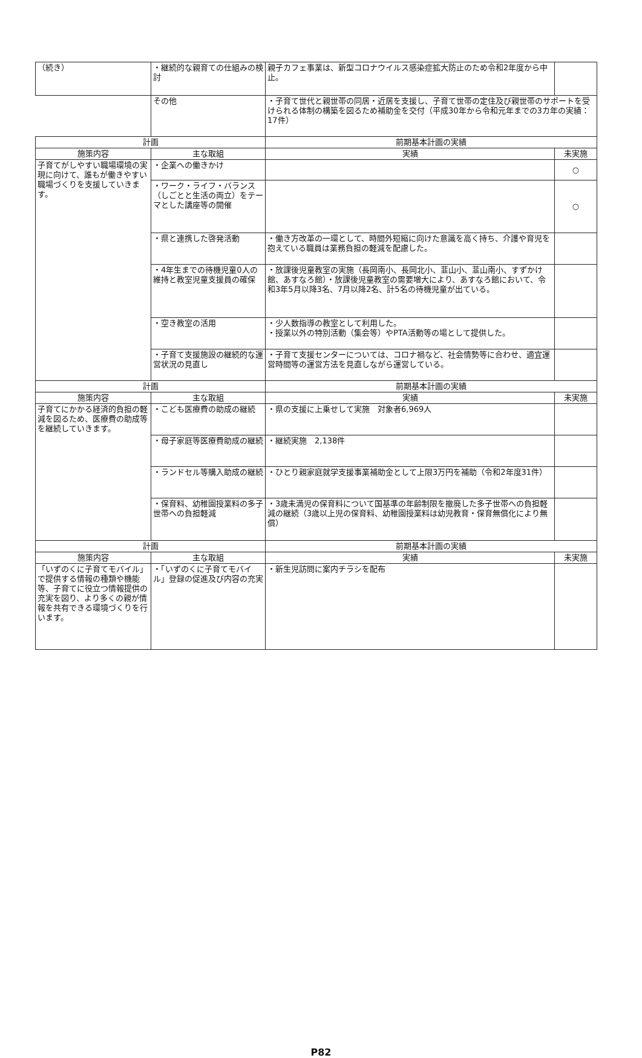| （続き） | ・継続的な親育ての仕組みの検討 | 親子カフェ事業は、新型コロナウイルス感染症拡大防止のため令和2年度から中止。 | |
| | その他 | ・子育て世代と親世帯の同居・近居を支援し、子育て世帯の定住及び親世帯のサポートを受けられる体制の構築を図るため補助金を交付（平成30年から令和元年までの3カ年の実績：17件） | |
| 計画 | | 前期基本計画の実績 | |
| 施策内容 | 主な取組 | 実績 | 未実施 |
| 子育てがしやすい職場環境の実現に向けて、誰もが働きやすい職場づくりを支援していきます。 | ・企業への働きかけ | | ○ |
| | ・ワーク・ライフ・バランス（しごとと生活の両立）をテーマとした講座等の開催 | | ○ |
| | ・県と連携した啓発活動 | ・働き方改革の一環として、時間外短縮に向けた意識を高く持ち、介護や育児を抱えている職員は業務負担の軽減を配慮した。 | |
| | ・4年生までの待機児童0人の維持と教室児童支援員の確保 | ・放課後児童教室の実施（長岡南小、長岡北小、韮山小、韮山南小、すずかけ館、あすなろ館）・放課後児童教室の需要増大により、あすなろ館において、令和3年5月以降3名、7月以降2名、計5名の待機児童が出ている。 | |
| | ・空き教室の活用 | ・少人数指導の教室として利用した。 ・授業以外の特別活動（集会等）やPTA活動等の場として提供した。 | |
| | ・子育て支援施設の継続的な運営状況の見直し | ・子育て支援センターについては、コロナ禍など、社会情勢等に合わせ、適宜運営時間等の運営方法を見直しながら運営している。 | |
| 計画 | | 前期基本計画の実績 | |
| 施策内容 | 主な取組 | 実績 | 未実施 |
| 子育てにかかる経済的負担の軽減を図るため、医療費の助成等を継続していきます。 | ・こども医療費の助成の継続 | ・県の支援に上乗せして実施 対象者6,969人 | |
| | ・母子家庭等医療費助成の継続 | ・継続実施 2,138件 | |
| | ・ランドセル等購入助成の継続 | ・ひとり親家庭就学支援事業補助金として上限3万円を補助（令和2年度31件） | |
| | ・保育料、幼稚園授業料の多子世帯への負担軽減 | ・3歳未満児の保育料について国基準の年齢制限を撤廃した多子世帯への負担軽減の継続（3歳以上児の保育料、幼稚園授業料は幼児教育・保育無償化により無償） | |
| 計画 | | 前期基本計画の実績 | |
| 施策内容 | 主な取組 | 実績 | 未実施 |
| 「いずのくに子育てモバイル」で提供する情報の種類や機能等、子育てに役立つ情報提供の充実を図り、より多くの親が情報を共有できる環境づくりを行います。 | ・「いずのくに子育てモバイル」登録の促進及び内容の充実 | ・新生児訪問に案内チラシを配布 | |
P82